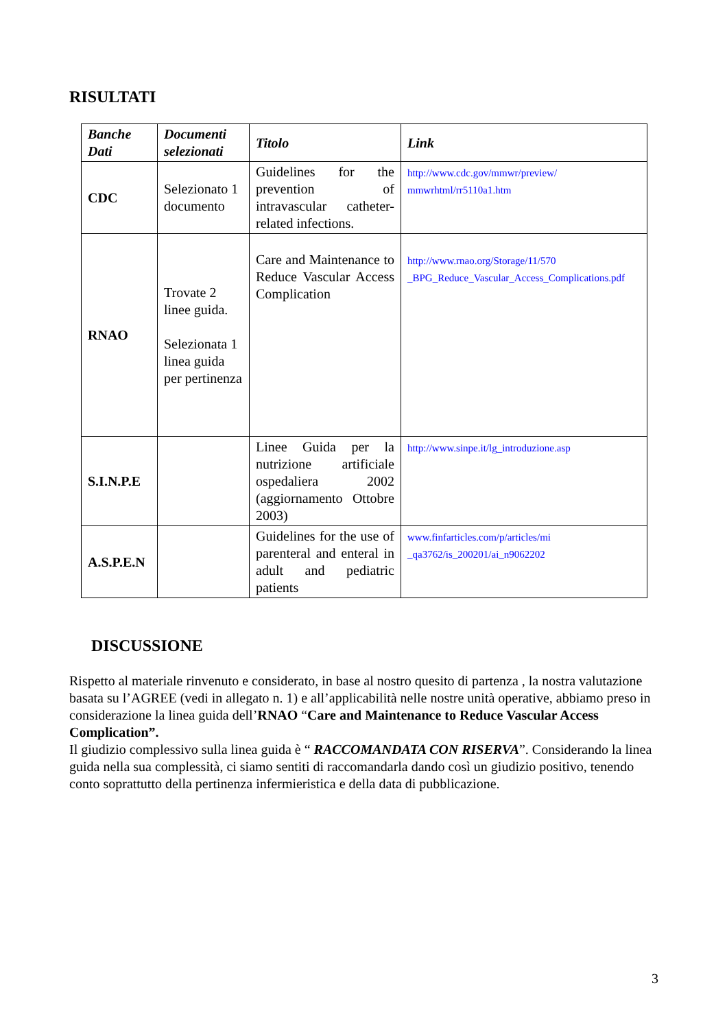RISULTATI
| Banche Dati | Documenti selezionati | Titolo | Link |
| --- | --- | --- | --- |
| CDC | Selezionato 1 documento | Guidelines for the prevention of intravascular catheter-related infections. | http://www.cdc.gov/mmwr/preview/ mmwrhtml/rr5110a1.htm |
| RNAO | Trovate 2 linee guida. Selezionata 1 linea guida per pertinenza | Care and Maintenance to Reduce Vascular Access Complication | http://www.rnao.org/Storage/11/570 _BPG_Reduce_Vascular_Access_Complications.pdf |
| S.I.N.P.E | | Linee Guida per la nutrizione artificiale ospedaliera 2002 (aggiornamento Ottobre 2003) | http://www.sinpe.it/lg_introduzione.asp |
| A.S.P.E.N | | Guidelines for the use of parenteral and enteral in adult and pediatric patients | www.finfarticles.com/p/articles/mi _qa3762/is_200201/ai_n9062202 |
DISCUSSIONE
Rispetto al materiale rinvenuto e considerato, in base al nostro quesito di partenza , la nostra valutazione basata su l’AGREE (vedi in allegato n. 1) e all’applicabilità nelle nostre unità operative, abbiamo preso in considerazione la linea guida dell’RNAO “Care and Maintenance to Reduce Vascular Access Complication”.
Il giudizio complessivo sulla linea guida è “ RACCOMANDATA CON RISERVA”. Considerando la linea guida nella sua complessità, ci siamo sentiti di raccomandarla dando così un giudizio positivo, tenendo conto soprattutto della pertinenza infermieristica e della data di pubblicazione.
3